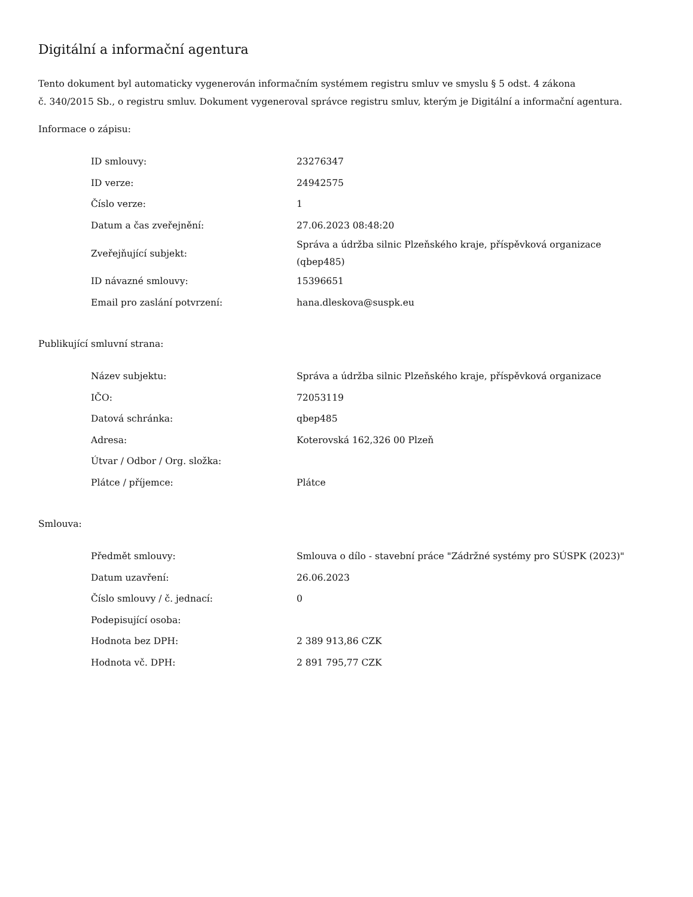Digitální a informační agentura
Tento dokument byl automaticky vygenerován informačním systémem registru smluv ve smyslu § 5 odst. 4 zákona
č. 340/2015 Sb., o registru smluv. Dokument vygeneroval správce registru smluv, kterým je Digitální a informační agentura.
Informace o zápisu:
| ID smlouvy: | 23276347 |
| ID verze: | 24942575 |
| Číslo verze: | 1 |
| Datum a čas zveřejnění: | 27.06.2023 08:48:20 |
| Zveřejňující subjekt: | Správa a údržba silnic Plzeňského kraje, příspěvková organizace (qbep485) |
| ID návazné smlouvy: | 15396651 |
| Email pro zaslání potvrzení: | hana.dleskova@suspk.eu |
Publikující smluvní strana:
| Název subjektu: | Správa a údržba silnic Plzeňského kraje, příspěvková organizace |
| IČO: | 72053119 |
| Datová schránka: | qbep485 |
| Adresa: | Koterovská 162,326 00 Plzeň |
| Útvar / Odbor / Org. složka: | |
| Plátce / příjemce: | Plátce |
Smlouva:
| Předmět smlouvy: | Smlouva o dílo - stavební práce "Zádržné systémy pro SÚSPK (2023)" |
| Datum uzavření: | 26.06.2023 |
| Číslo smlouvy / č. jednací: | 0 |
| Podepisující osoba: | |
| Hodnota bez DPH: | 2 389 913,86 CZK |
| Hodnota vč. DPH: | 2 891 795,77 CZK |